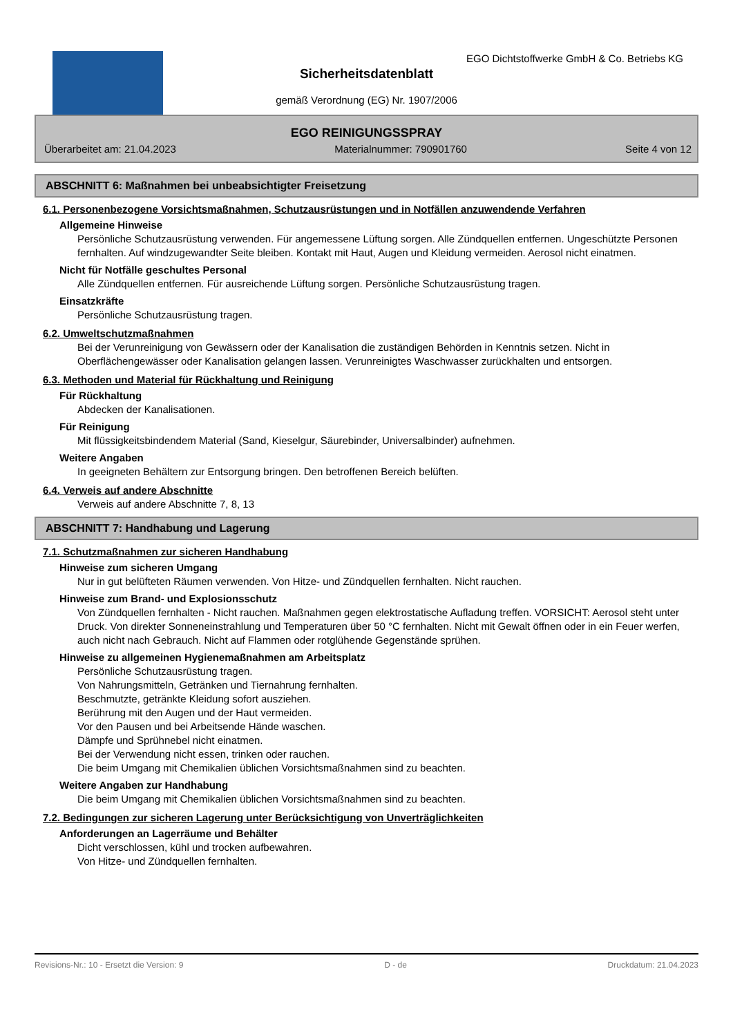EGO Dichtstoffwerke GmbH & Co. Betriebs KG
Sicherheitsdatenblatt
gemäß Verordnung (EG) Nr. 1907/2006
EGO REINIGUNGSSPRAY
Überarbeitet am: 21.04.2023 Materialnummer: 790901760 Seite 4 von 12
ABSCHNITT 6: Maßnahmen bei unbeabsichtigter Freisetzung
6.1. Personenbezogene Vorsichtsmaßnahmen, Schutzausrüstungen und in Notfällen anzuwendende Verfahren
Allgemeine Hinweise
Persönliche Schutzausrüstung verwenden. Für angemessene Lüftung sorgen. Alle Zündquellen entfernen. Ungeschützte Personen fernhalten. Auf windzugewandter Seite bleiben. Kontakt mit Haut, Augen und Kleidung vermeiden. Aerosol nicht einatmen.
Nicht für Notfälle geschultes Personal
Alle Zündquellen entfernen. Für ausreichende Lüftung sorgen. Persönliche Schutzausrüstung tragen.
Einsatzkräfte
Persönliche Schutzausrüstung tragen.
6.2. Umweltschutzmaßnahmen
Bei der Verunreinigung von Gewässern oder der Kanalisation die zuständigen Behörden in Kenntnis setzen. Nicht in Oberflächengewässer oder Kanalisation gelangen lassen. Verunreinigtes Waschwasser zurückhalten und entsorgen.
6.3. Methoden und Material für Rückhaltung und Reinigung
Für Rückhaltung
Abdecken der Kanalisationen.
Für Reinigung
Mit flüssigkeitsbindendem Material (Sand, Kieselgur, Säurebinder, Universalbinder) aufnehmen.
Weitere Angaben
In geeigneten Behältern zur Entsorgung bringen. Den betroffenen Bereich belüften.
6.4. Verweis auf andere Abschnitte
Verweis auf andere Abschnitte 7, 8, 13
ABSCHNITT 7: Handhabung und Lagerung
7.1. Schutzmaßnahmen zur sicheren Handhabung
Hinweise zum sicheren Umgang
Nur in gut belüfteten Räumen verwenden. Von Hitze- und Zündquellen fernhalten. Nicht rauchen.
Hinweise zum Brand- und Explosionsschutz
Von Zündquellen fernhalten - Nicht rauchen. Maßnahmen gegen elektrostatische Aufladung treffen. VORSICHT: Aerosol steht unter Druck. Von direkter Sonneneinstrahlung und Temperaturen über 50 °C fernhalten. Nicht mit Gewalt öffnen oder in ein Feuer werfen, auch nicht nach Gebrauch. Nicht auf Flammen oder rotglühende Gegenstände sprühen.
Hinweise zu allgemeinen Hygienemaßnahmen am Arbeitsplatz
Persönliche Schutzausrüstung tragen.
Von Nahrungsmitteln, Getränken und Tiernahrung fernhalten.
Beschmutzte, getränkte Kleidung sofort ausziehen.
Berührung mit den Augen und der Haut vermeiden.
Vor den Pausen und bei Arbeitsende Hände waschen.
Dämpfe und Sprühnebel nicht einatmen.
Bei der Verwendung nicht essen, trinken oder rauchen.
Die beim Umgang mit Chemikalien üblichen Vorsichtsmaßnahmen sind zu beachten.
Weitere Angaben zur Handhabung
Die beim Umgang mit Chemikalien üblichen Vorsichtsmaßnahmen sind zu beachten.
7.2. Bedingungen zur sicheren Lagerung unter Berücksichtigung von Unverträglichkeiten
Anforderungen an Lagerräume und Behälter
Dicht verschlossen, kühl und trocken aufbewahren.
Von Hitze- und Zündquellen fernhalten.
Revisions-Nr.: 10 - Ersetzt die Version: 9 D - de Druckdatum: 21.04.2023